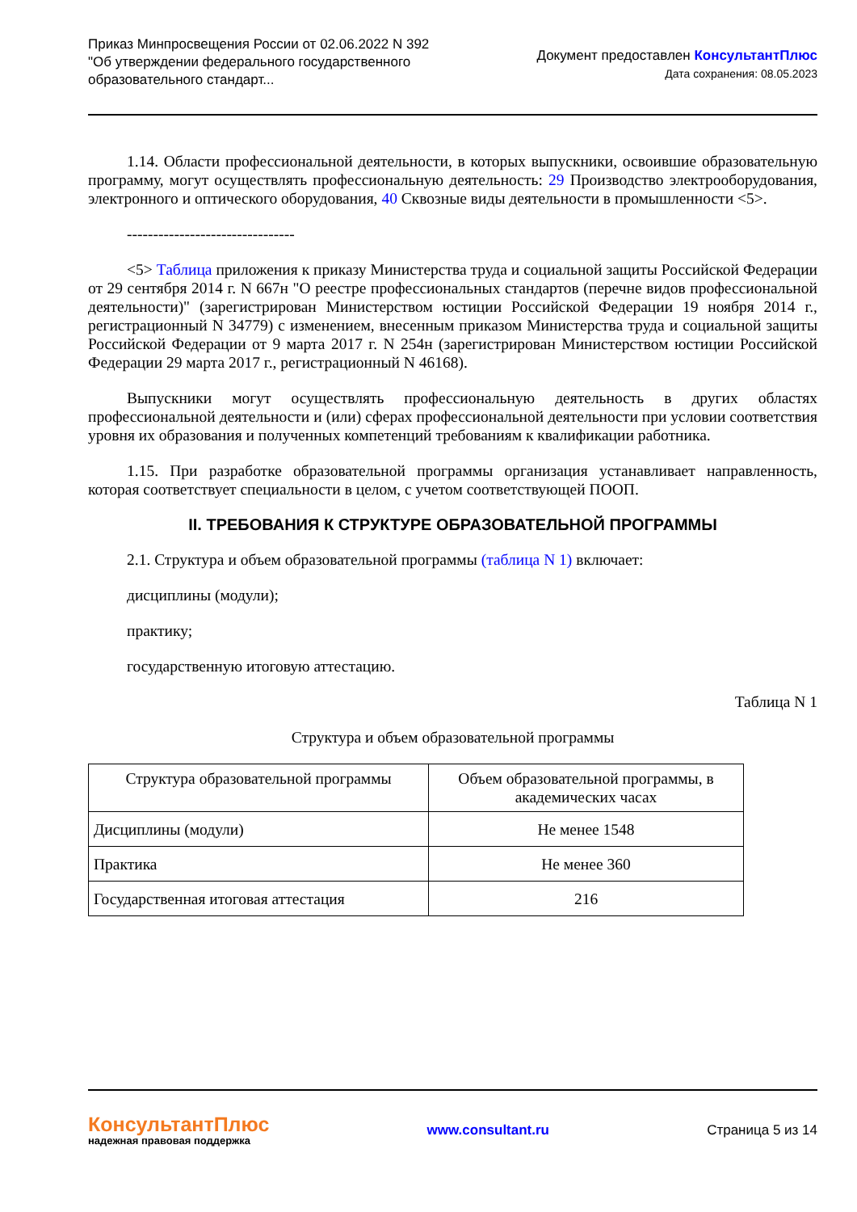Приказ Минпросвещения России от 02.06.2022 N 392
"Об утверждении федерального государственного
образовательного стандарт...
Документ предоставлен КонсультантПлюс
Дата сохранения: 08.05.2023
1.14. Области профессиональной деятельности, в которых выпускники, освоившие образовательную программу, могут осуществлять профессиональную деятельность: 29 Производство электрооборудования, электронного и оптического оборудования, 40 Сквозные виды деятельности в промышленности <5>.
--------------------------------
<5> Таблица приложения к приказу Министерства труда и социальной защиты Российской Федерации от 29 сентября 2014 г. N 667н "О реестре профессиональных стандартов (перечне видов профессиональной деятельности)" (зарегистрирован Министерством юстиции Российской Федерации 19 ноября 2014 г., регистрационный N 34779) с изменением, внесенным приказом Министерства труда и социальной защиты Российской Федерации от 9 марта 2017 г. N 254н (зарегистрирован Министерством юстиции Российской Федерации 29 марта 2017 г., регистрационный N 46168).
Выпускники могут осуществлять профессиональную деятельность в других областях профессиональной деятельности и (или) сферах профессиональной деятельности при условии соответствия уровня их образования и полученных компетенций требованиям к квалификации работника.
1.15. При разработке образовательной программы организация устанавливает направленность, которая соответствует специальности в целом, с учетом соответствующей ПООП.
II. ТРЕБОВАНИЯ К СТРУКТУРЕ ОБРАЗОВАТЕЛЬНОЙ ПРОГРАММЫ
2.1. Структура и объем образовательной программы (таблица N 1) включает:
дисциплины (модули);
практику;
государственную итоговую аттестацию.
Таблица N 1
Структура и объем образовательной программы
| Структура образовательной программы | Объем образовательной программы, в академических часах |
| --- | --- |
| Дисциплины (модули) | Не менее 1548 |
| Практика | Не менее 360 |
| Государственная итоговая аттестация | 216 |
КонсультантПлюс
надежная правовая поддержка
www.consultant.ru Страница 5 из 14